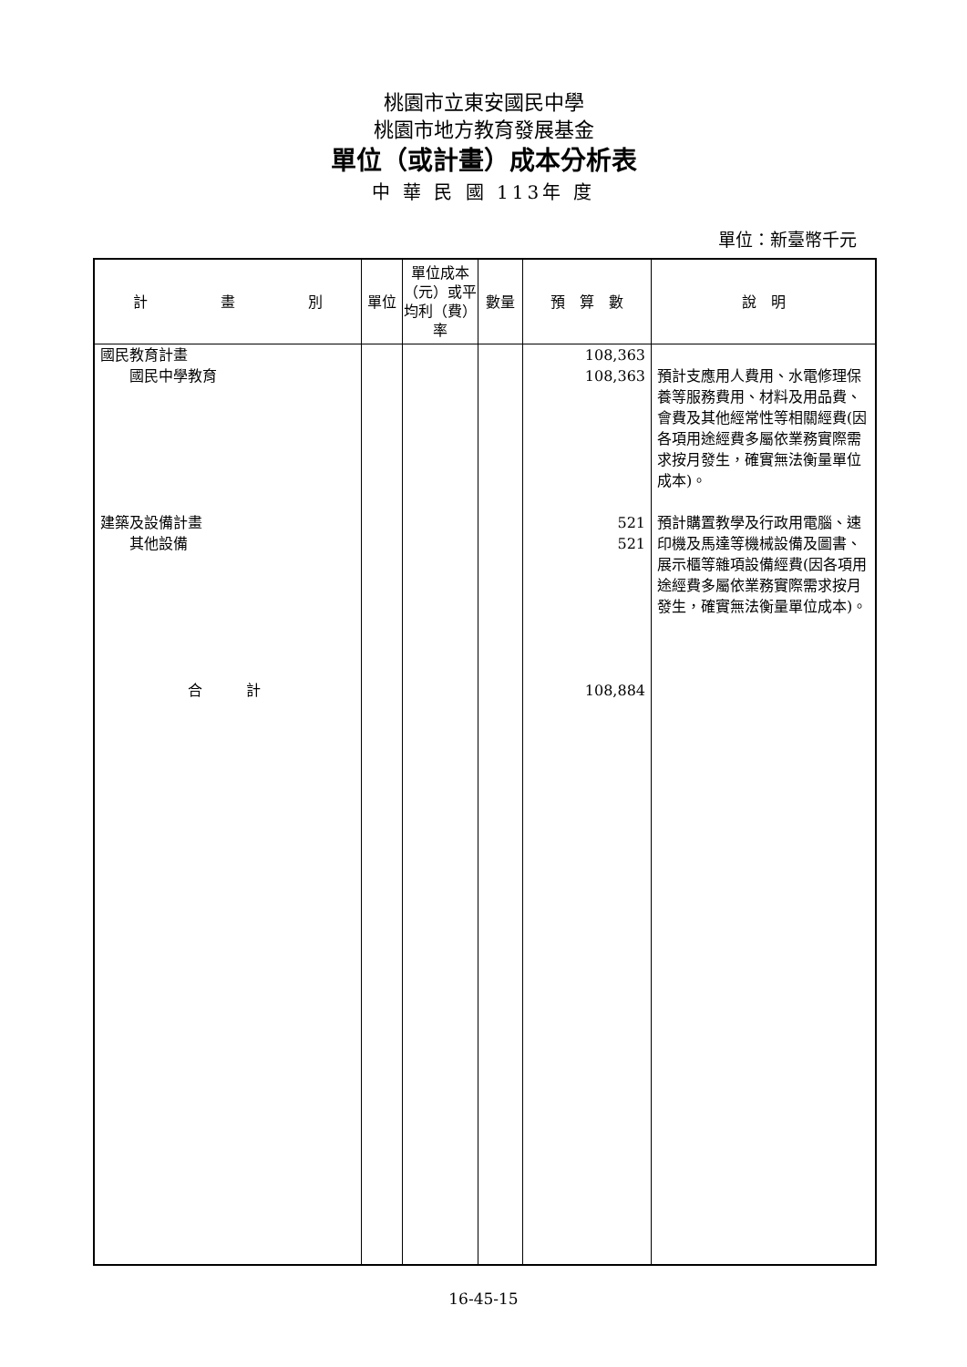桃園市立東安國民中學
桃園市地方教育發展基金
單位（或計畫）成本分析表
中 華 民 國 113年 度
單位：新臺幣千元
| 計 畫 別 | 單位 | 單位成本（元）或平均利（費）率 | 數量 | 預 算 數 | 說 明 |
| --- | --- | --- | --- | --- | --- |
| 國民教育計畫 國民中學教育 建築及設備計畫 其他設備 合 計 | | | | 108,363 108,363 521 521 108,884 | 預計支應用人費用、水電修理保養等服務費用、材料及用品費、會費及其他經常性等相關經費(因各項用途經費多屬依業務實際需求按月發生，確實無法衡量單位成本)。 預計購置教學及行政用電腦、速印機及馬達等機械設備及圖書、展示櫃等雜項設備經費(因各項用途經費多屬依業務實際需求按月發生，確實無法衡量單位成本)。 |
16-45-15